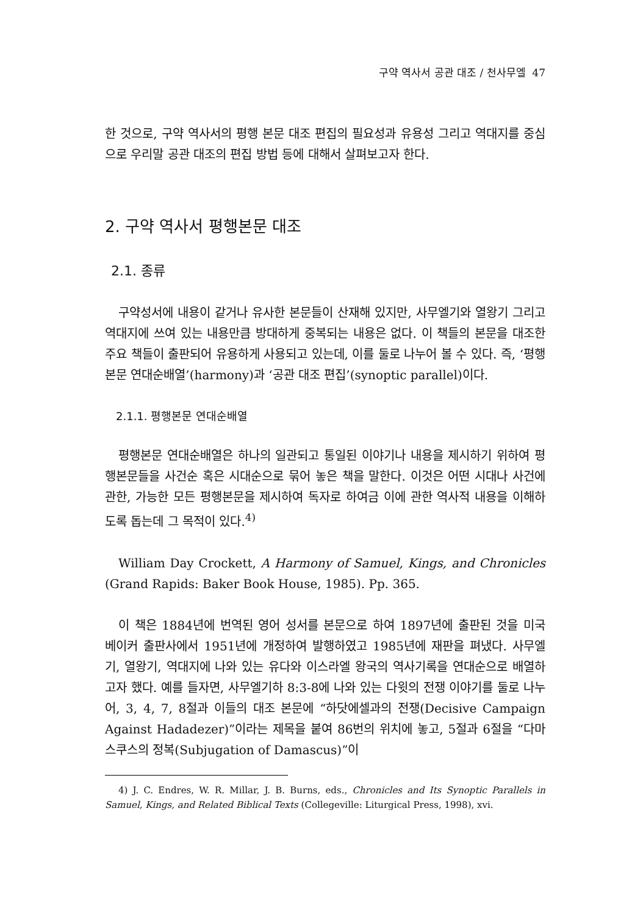구약 역사서 공관 대조 / 천사무엘 47
한 것으로, 구약 역사서의 평행 본문 대조 편집의 필요성과 유용성 그리고 역대지를 중심으로 우리말 공관 대조의 편집 방법 등에 대해서 살펴보고자 한다.
2. 구약 역사서 평행본문 대조
2.1. 종류
구약성서에 내용이 같거나 유사한 본문들이 산재해 있지만, 사무엘기와 열왕기 그리고 역대지에 쓰여 있는 내용만큼 방대하게 중복되는 내용은 없다. 이 책들의 본문을 대조한 주요 책들이 출판되어 유용하게 사용되고 있는데, 이를 둘로 나누어 볼 수 있다. 즉, ‘평행본문 연대순배열’(harmony)과 ‘공관 대조 편집’(synoptic parallel)이다.
2.1.1. 평행본문 연대순배열
평행본문 연대순배열은 하나의 일관되고 통일된 이야기나 내용을 제시하기 위하여 평행본문들을 사건순 혹은 시대순으로 묶어 놓은 책을 말한다. 이것은 어떤 시대나 사건에 관한, 가능한 모든 평행본문을 제시하여 독자로 하여금 이에 관한 역사적 내용을 이해하도록 돕는데 그 목적이 있다.<sup>4)</sup>
William Day Crockett, A Harmony of Samuel, Kings, and Chronicles (Grand Rapids: Baker Book House, 1985). Pp. 365.
이 책은 1884년에 번역된 영어 성서를 본문으로 하여 1897년에 출판된 것을 미국 베이커 출판사에서 1951년에 개정하여 발행하였고 1985년에 재판을 펴냈다. 사무엘기, 열왕기, 역대지에 나와 있는 유다와 이스라엘 왕국의 역사기록을 연대순으로 배열하고자 했다. 예를 들자면, 사무엘기하 8:3-8에 나와 있는 다윗의 전쟁 이야기를 둘로 나누어, 3, 4, 7, 8절과 이들의 대조 본문에 “하닷에셀과의 전쟁(Decisive Campaign Against Hadadezer)”이라는 제목을 붙여 86번의 위치에 놓고, 5절과 6절을 “다마스쿠스의 정복(Subjugation of Damascus)”이
4) J. C. Endres, W. R. Millar, J. B. Burns, eds., Chronicles and Its Synoptic Parallels in Samuel, Kings, and Related Biblical Texts (Collegeville: Liturgical Press, 1998), xvi.